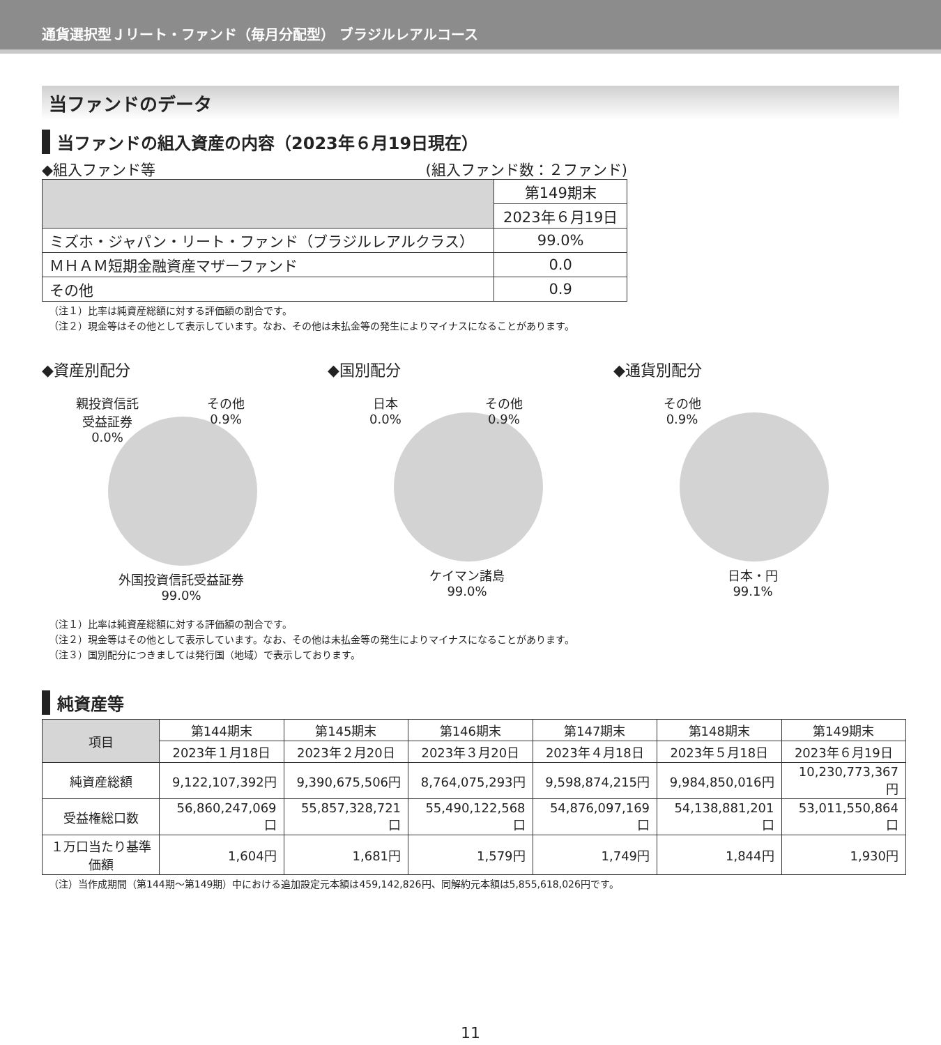通貨選択型Ｊリート・ファンド（毎月分配型） ブラジルレアルコース
当ファンドのデータ
当ファンドの組入資産の内容（2023年６月19日現在）
◆組入ファンド等 (組入ファンド数：２ファンド)
| | 第149期末 |
| --- | --- |
| | 2023年６月19日 |
| ミズホ・ジャパン・リート・ファンド（ブラジルレアルクラス） | 99.0% |
| ＭＨＡＭ短期金融資産マザーファンド | 0.0 |
| その他 | 0.9 |
（注１）比率は純資産総額に対する評価額の割合です。
（注２）現金等はその他として表示しています。なお、その他は未払金等の発生によりマイナスになることがあります。
◆資産別配分
親投資信託
受益証券
0.0% その他
0.9%
外国投資信託受益証券
99.0%
◆国別配分
日本
0.0% その他
0.9%
ケイマン諸島
99.0%
◆通貨別配分
その他
0.9%
日本・円
99.1%
（注１）比率は純資産総額に対する評価額の割合です。
（注２）現金等はその他として表示しています。なお、その他は未払金等の発生によりマイナスになることがあります。
（注３）国別配分につきましては発行国（地域）で表示しております。
純資産等
| 項目 | 第144期末 | 第145期末 | 第146期末 | 第147期末 | 第148期末 | 第149期末 |
| --- | --- | --- | --- | --- | --- | --- |
| | 2023年１月18日 | 2023年２月20日 | 2023年３月20日 | 2023年４月18日 | 2023年５月18日 | 2023年６月19日 |
| 純資産総額 | 9,122,107,392円 | 9,390,675,506円 | 8,764,075,293円 | 9,598,874,215円 | 9,984,850,016円 | 10,230,773,367円 |
| 受益権総口数 | 56,860,247,069口 | 55,857,328,721口 | 55,490,122,568口 | 54,876,097,169口 | 54,138,881,201口 | 53,011,550,864口 |
| １万口当たり基準価額 | 1,604円 | 1,681円 | 1,579円 | 1,749円 | 1,844円 | 1,930円 |
（注）当作成期間（第144期～第149期）中における追加設定元本額は459,142,826円、同解約元本額は5,855,618,026円です。
11